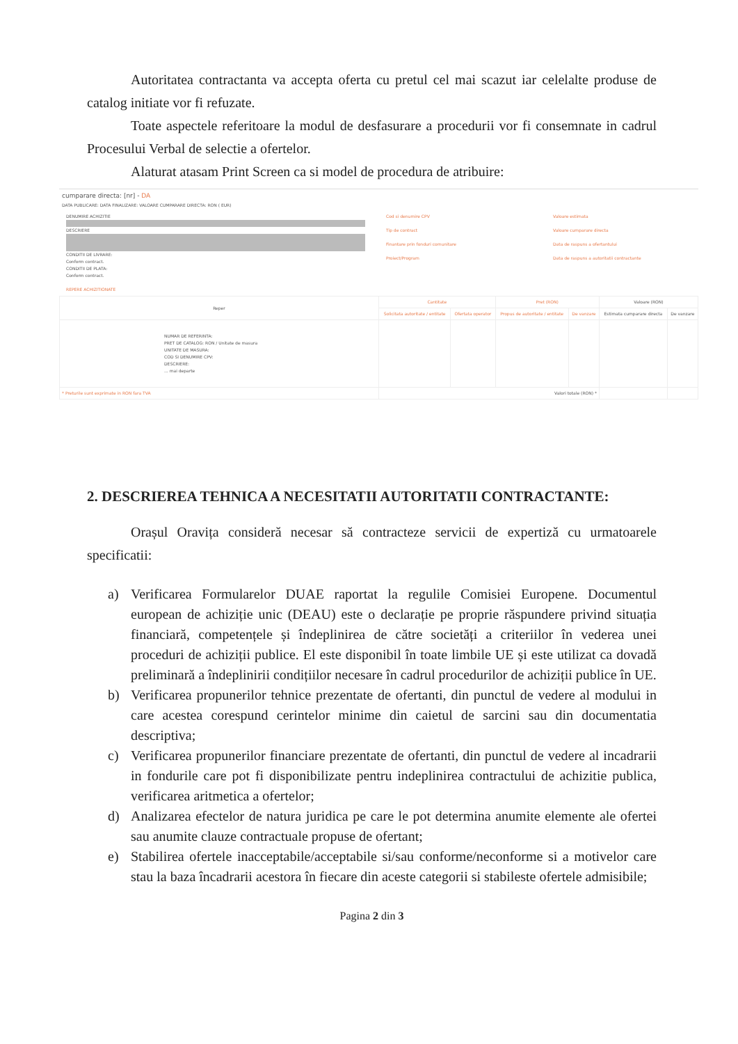Autoritatea contractanta va accepta oferta cu pretul cel mai scazut iar celelalte produse de catalog initiate vor fi refuzate.
Toate aspectele referitoare la modul de desfasurare a procedurii vor fi consemnate in cadrul Procesului Verbal de selectie a ofertelor.
Alaturat atasam Print Screen ca si model de procedura de atribuire:
cumparare directa: [nr] - DA
DATA PUBLICARE: DATA FINALIZARE: VALOARE CUMPARARE DIRECTA: RON ( EUR)
DENUMIRE ACHIZITIE
DESCRIERE
CONDITII DE LIVRARE:
Conform contract.
CONDITII DE PLATA:
Conform contract.
Cod si denumire CPV
Tip de contract
Finantare prin fonduri comunitare
Proiect/Program
Valoare estimata
Valoare cumparare directa
Data de raspuns a ofertantului
Data de raspuns a autoritatii contractante
REPERE ACHIZITIONATE
| Reper | Cantitate | | Pret (RON) | | Valoare (RON) | |
| --- | --- | --- | --- | --- | --- | --- |
| | Solicitata autoritate / entitate | Ofertata operator | Propus de autoritate / entitate | De vanzare | Estimata cumparare directa | De vanzare |
| NUMAR DE REFERINTA: PRET DE CATALOG: RON / Unitate de masura UNITATE DE MASURA: COD SI DENUMIRE CPV: DESCRIERE: ... mai departe | | | | | | |
| * Preturile sunt exprimate in RON fara TVA | Valori totale (RON) * | | | | | |
2. DESCRIEREA TEHNICA A NECESITATII AUTORITATII CONTRACTANTE:
Orașul Oravița consideră necesar să contracteze servicii de expertiză cu urmatoarele specificatii:
a) Verificarea Formularelor DUAE raportat la regulile Comisiei Europene. Documentul european de achiziție unic (DEAU) este o declarație pe proprie răspundere privind situația financiară, competențele și îndeplinirea de către societăți a criteriilor în vederea unei proceduri de achiziții publice. El este disponibil în toate limbile UE și este utilizat ca dovadă preliminară a îndeplinirii condițiilor necesare în cadrul procedurilor de achiziții publice în UE.
b) Verificarea propunerilor tehnice prezentate de ofertanti, din punctul de vedere al modului in care acestea corespund cerintelor minime din caietul de sarcini sau din documentatia descriptiva;
c) Verificarea propunerilor financiare prezentate de ofertanti, din punctul de vedere al incadrarii in fondurile care pot fi disponibilizate pentru indeplinirea contractului de achizitie publica, verificarea aritmetica a ofertelor;
d) Analizarea efectelor de natura juridica pe care le pot determina anumite elemente ale ofertei sau anumite clauze contractuale propuse de ofertant;
e) Stabilirea ofertele inacceptabile/acceptabile si/sau conforme/neconforme si a motivelor care stau la baza încadrarii acestora în fiecare din aceste categorii si stabileste ofertele admisibile;
Pagina 2 din 3